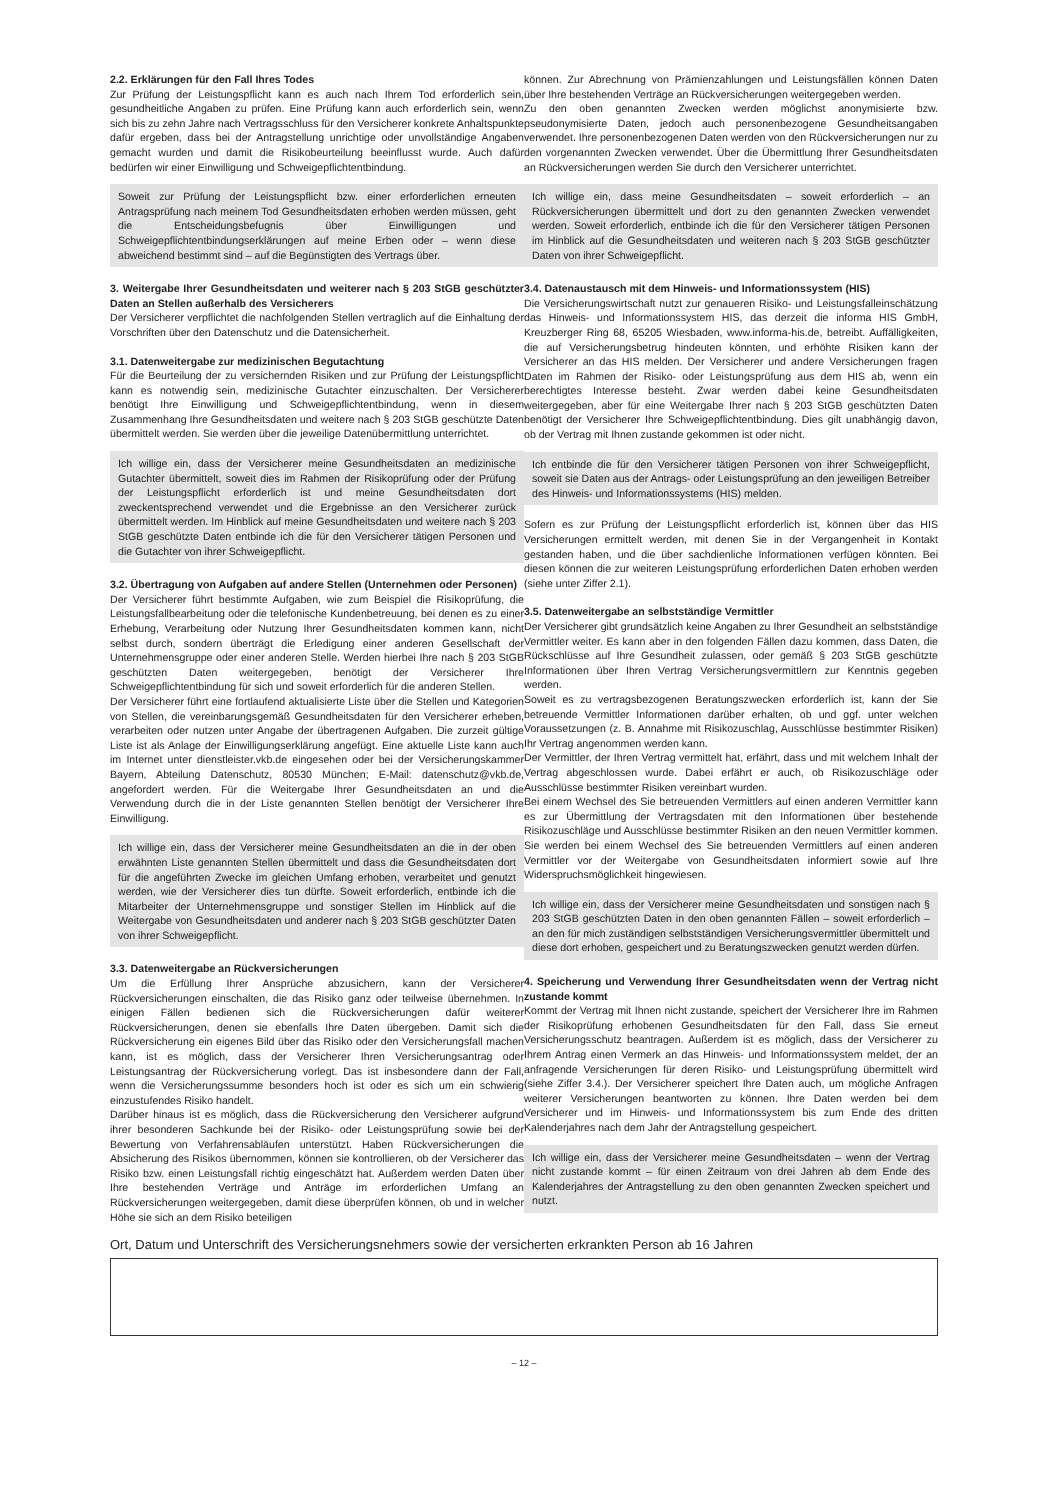2.2. Erklärungen für den Fall Ihres Todes
Zur Prüfung der Leistungspflicht kann es auch nach Ihrem Tod erforderlich sein, gesundheitliche Angaben zu prüfen. Eine Prüfung kann auch erforderlich sein, wenn sich bis zu zehn Jahre nach Vertragsschluss für den Versicherer konkrete Anhaltspunkte dafür ergeben, dass bei der Antragstellung unrichtige oder unvollständige Angaben gemacht wurden und damit die Risikobeurteilung beeinflusst wurde. Auch dafür bedürfen wir einer Einwilligung und Schweigepflichtentbindung.
Soweit zur Prüfung der Leistungspflicht bzw. einer erforderlichen erneuten Antragsprüfung nach meinem Tod Gesundheitsdaten erhoben werden müssen, geht die Entscheidungsbefugnis über Einwilligungen und Schweigepflichtentbindungserklärungen auf meine Erben oder – wenn diese abweichend bestimmt sind – auf die Begünstigten des Vertrags über.
3. Weitergabe Ihrer Gesundheitsdaten und weiterer nach § 203 StGB geschützter Daten an Stellen außerhalb des Versicherers
Der Versicherer verpflichtet die nachfolgenden Stellen vertraglich auf die Einhaltung der Vorschriften über den Datenschutz und die Datensicherheit.
3.1. Datenweitergabe zur medizinischen Begutachtung
Für die Beurteilung der zu versichernden Risiken und zur Prüfung der Leistungspflicht kann es notwendig sein, medizinische Gutachter einzuschalten. Der Versicherer benötigt Ihre Einwilligung und Schweigepflichtentbindung, wenn in diesem Zusammenhang Ihre Gesundheitsdaten und weitere nach § 203 StGB geschützte Daten übermittelt werden. Sie werden über die jeweilige Datenübermittlung unterrichtet.
Ich willige ein, dass der Versicherer meine Gesundheitsdaten an medizinische Gutachter übermittelt, soweit dies im Rahmen der Risikoprüfung oder der Prüfung der Leistungspflicht erforderlich ist und meine Gesundheitsdaten dort zweckentsprechend verwendet und die Ergebnisse an den Versicherer zurück übermittelt werden. Im Hinblick auf meine Gesundheitsdaten und weitere nach § 203 StGB geschützte Daten entbinde ich die für den Versicherer tätigen Personen und die Gutachter von ihrer Schweigepflicht.
3.2. Übertragung von Aufgaben auf andere Stellen (Unternehmen oder Personen)
Der Versicherer führt bestimmte Aufgaben, wie zum Beispiel die Risikoprüfung, die Leistungsfallbearbeitung oder die telefonische Kundenbetreuung, bei denen es zu einer Erhebung, Verarbeitung oder Nutzung Ihrer Gesundheitsdaten kommen kann, nicht selbst durch, sondern überträgt die Erledigung einer anderen Gesellschaft der Unternehmensgruppe oder einer anderen Stelle. Werden hierbei Ihre nach § 203 StGB geschützten Daten weitergegeben, benötigt der Versicherer Ihre Schweigepflichtentbindung für sich und soweit erforderlich für die anderen Stellen.
Der Versicherer führt eine fortlaufend aktualisierte Liste über die Stellen und Kategorien von Stellen, die vereinbarungsgemäß Gesundheitsdaten für den Versicherer erheben, verarbeiten oder nutzen unter Angabe der übertragenen Aufgaben. Die zurzeit gültige Liste ist als Anlage der Einwilligungserklärung angefügt. Eine aktuelle Liste kann auch im Internet unter dienstleister.vkb.de eingesehen oder bei der Versicherungskammer Bayern, Abteilung Datenschutz, 80530 München; E-Mail: datenschutz@vkb.de, angefordert werden. Für die Weitergabe Ihrer Gesundheitsdaten an und die Verwendung durch die in der Liste genannten Stellen benötigt der Versicherer Ihre Einwilligung.
Ich willige ein, dass der Versicherer meine Gesundheitsdaten an die in der oben erwähnten Liste genannten Stellen übermittelt und dass die Gesundheitsdaten dort für die angeführten Zwecke im gleichen Umfang erhoben, verarbeitet und genutzt werden, wie der Versicherer dies tun dürfte. Soweit erforderlich, entbinde ich die Mitarbeiter der Unternehmensgruppe und sonstiger Stellen im Hinblick auf die Weitergabe von Gesundheitsdaten und anderer nach § 203 StGB geschützter Daten von ihrer Schweigepflicht.
3.3. Datenweitergabe an Rückversicherungen
Um die Erfüllung Ihrer Ansprüche abzusichern, kann der Versicherer Rückversicherungen einschalten, die das Risiko ganz oder teilweise übernehmen. In einigen Fällen bedienen sich die Rückversicherungen dafür weiterer Rückversicherungen, denen sie ebenfalls Ihre Daten übergeben. Damit sich die Rückversicherung ein eigenes Bild über das Risiko oder den Versicherungsfall machen kann, ist es möglich, dass der Versicherer Ihren Versicherungsantrag oder Leistungsantrag der Rückversicherung vorlegt. Das ist insbesondere dann der Fall, wenn die Versicherungssumme besonders hoch ist oder es sich um ein schwierig einzustufendes Risiko handelt.
Darüber hinaus ist es möglich, dass die Rückversicherung den Versicherer aufgrund ihrer besonderen Sachkunde bei der Risiko- oder Leistungsprüfung sowie bei der Bewertung von Verfahrensabläufen unterstützt. Haben Rückversicherungen die Absicherung des Risikos übernommen, können sie kontrollieren, ob der Versicherer das Risiko bzw. einen Leistungsfall richtig eingeschätzt hat. Außerdem werden Daten über Ihre bestehenden Verträge und Anträge im erforderlichen Umfang an Rückversicherungen weitergegeben, damit diese überprüfen können, ob und in welcher Höhe sie sich an dem Risiko beteiligen
können. Zur Abrechnung von Prämienzahlungen und Leistungsfällen können Daten über Ihre bestehenden Verträge an Rückversicherungen weitergegeben werden.
Zu den oben genannten Zwecken werden möglichst anonymisierte bzw. pseudonymisierte Daten, jedoch auch personenbezogene Gesundheitsangaben verwendet. Ihre personenbezogenen Daten werden von den Rückversicherungen nur zu den vorgenannten Zwecken verwendet. Über die Übermittlung Ihrer Gesundheitsdaten an Rückversicherungen werden Sie durch den Versicherer unterrichtet.
Ich willige ein, dass meine Gesundheitsdaten – soweit erforderlich – an Rückversicherungen übermittelt und dort zu den genannten Zwecken verwendet werden. Soweit erforderlich, entbinde ich die für den Versicherer tätigen Personen im Hinblick auf die Gesundheitsdaten und weiteren nach § 203 StGB geschützter Daten von ihrer Schweigepflicht.
3.4. Datenaustausch mit dem Hinweis- und Informationssystem (HIS)
Die Versicherungswirtschaft nutzt zur genaueren Risiko- und Leistungsfalleinschätzung das Hinweis- und Informationssystem HIS, das derzeit die informa HIS GmbH, Kreuzberger Ring 68, 65205 Wiesbaden, www.informa-his.de, betreibt. Auffälligkeiten, die auf Versicherungsbetrug hindeuten könnten, und erhöhte Risiken kann der Versicherer an das HIS melden. Der Versicherer und andere Versicherungen fragen Daten im Rahmen der Risiko- oder Leistungsprüfung aus dem HIS ab, wenn ein berechtigtes Interesse besteht. Zwar werden dabei keine Gesundheitsdaten weitergegeben, aber für eine Weitergabe Ihrer nach § 203 StGB geschützten Daten benötigt der Versicherer Ihre Schweigepflichtentbindung. Dies gilt unabhängig davon, ob der Vertrag mit Ihnen zustande gekommen ist oder nicht.
Ich entbinde die für den Versicherer tätigen Personen von ihrer Schweigepflicht, soweit sie Daten aus der Antrags- oder Leistungsprüfung an den jeweiligen Betreiber des Hinweis- und Informationssystems (HIS) melden.
Sofern es zur Prüfung der Leistungspflicht erforderlich ist, können über das HIS Versicherungen ermittelt werden, mit denen Sie in der Vergangenheit in Kontakt gestanden haben, und die über sachdienliche Informationen verfügen könnten. Bei diesen können die zur weiteren Leistungsprüfung erforderlichen Daten erhoben werden (siehe unter Ziffer 2.1).
3.5. Datenweitergabe an selbstständige Vermittler
Der Versicherer gibt grundsätzlich keine Angaben zu Ihrer Gesundheit an selbstständige Vermittler weiter. Es kann aber in den folgenden Fällen dazu kommen, dass Daten, die Rückschlüsse auf Ihre Gesundheit zulassen, oder gemäß § 203 StGB geschützte Informationen über Ihren Vertrag Versicherungsvermittlern zur Kenntnis gegeben werden.
Soweit es zu vertragsbezogenen Beratungszwecken erforderlich ist, kann der Sie betreuende Vermittler Informationen darüber erhalten, ob und ggf. unter welchen Voraussetzungen (z. B. Annahme mit Risikozuschlag, Ausschlüsse bestimmter Risiken) Ihr Vertrag angenommen werden kann.
Der Vermittler, der Ihren Vertrag vermittelt hat, erfährt, dass und mit welchem Inhalt der Vertrag abgeschlossen wurde. Dabei erfährt er auch, ob Risikozuschläge oder Ausschlüsse bestimmter Risiken vereinbart wurden.
Bei einem Wechsel des Sie betreuenden Vermittlers auf einen anderen Vermittler kann es zur Übermittlung der Vertragsdaten mit den Informationen über bestehende Risikozuschläge und Ausschlüsse bestimmter Risiken an den neuen Vermittler kommen. Sie werden bei einem Wechsel des Sie betreuenden Vermittlers auf einen anderen Vermittler vor der Weitergabe von Gesundheitsdaten informiert sowie auf Ihre Widerspruchsmöglichkeit hingewiesen.
Ich willige ein, dass der Versicherer meine Gesundheitsdaten und sonstigen nach § 203 StGB geschützten Daten in den oben genannten Fällen – soweit erforderlich – an den für mich zuständigen selbstständigen Versicherungsvermittler übermittelt und diese dort erhoben, gespeichert und zu Beratungszwecken genutzt werden dürfen.
4. Speicherung und Verwendung Ihrer Gesundheitsdaten wenn der Vertrag nicht zustande kommt
Kommt der Vertrag mit Ihnen nicht zustande, speichert der Versicherer Ihre im Rahmen der Risikoprüfung erhobenen Gesundheitsdaten für den Fall, dass Sie erneut Versicherungsschutz beantragen. Außerdem ist es möglich, dass der Versicherer zu Ihrem Antrag einen Vermerk an das Hinweis- und Informationssystem meldet, der an anfragende Versicherungen für deren Risiko- und Leistungsprüfung übermittelt wird (siehe Ziffer 3.4.). Der Versicherer speichert Ihre Daten auch, um mögliche Anfragen weiterer Versicherungen beantworten zu können. Ihre Daten werden bei dem Versicherer und im Hinweis- und Informationssystem bis zum Ende des dritten Kalenderjahres nach dem Jahr der Antragstellung gespeichert.
Ich willige ein, dass der Versicherer meine Gesundheitsdaten – wenn der Vertrag nicht zustande kommt – für einen Zeitraum von drei Jahren ab dem Ende des Kalenderjahres der Antragstellung zu den oben genannten Zwecken speichert und nutzt.
Ort, Datum und Unterschrift des Versicherungsnehmers sowie der versicherten erkrankten Person ab 16 Jahren
– 12 –